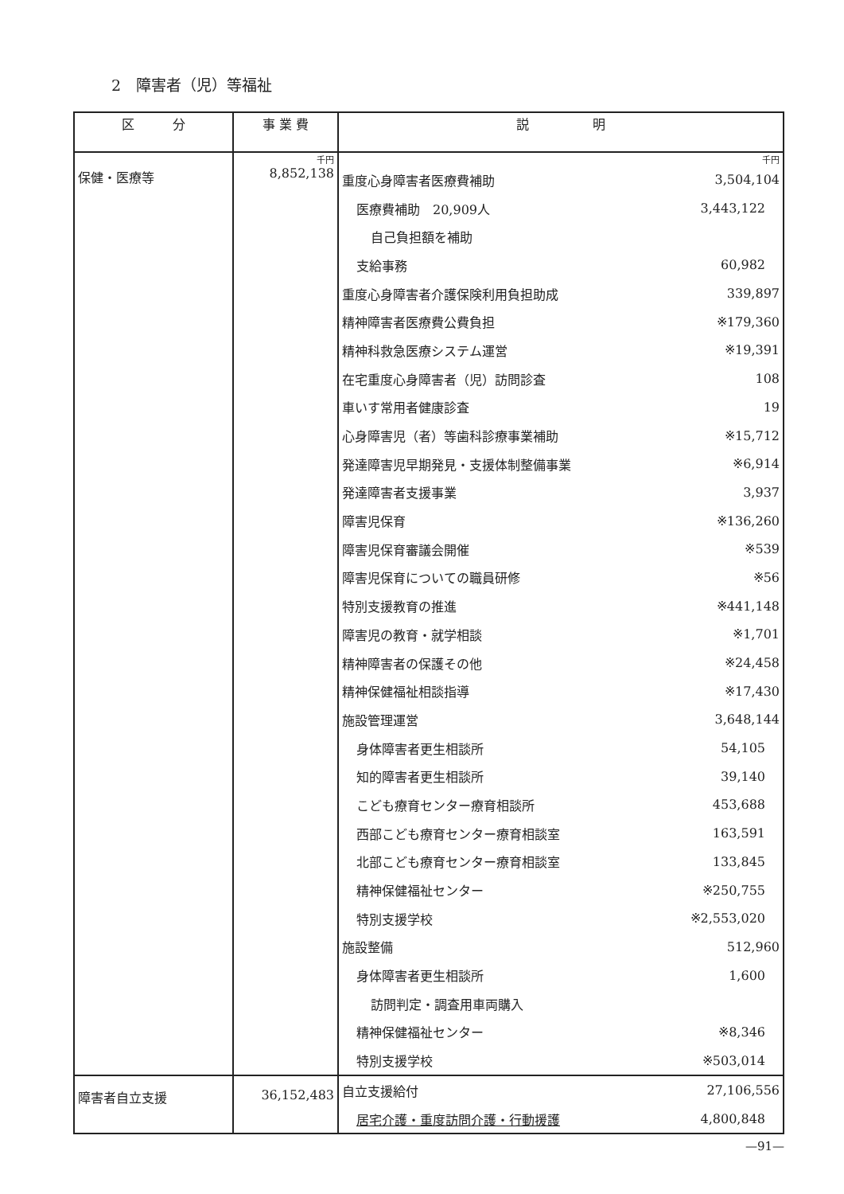2　障害者（児）等福祉
| 区 分 | 事 業 費 | 説 明 |
| --- | --- | --- |
| 保健・医療等 | 千円 8,852,138 | 千円 / 重度心身障害者医療費補助 / 3,504,104 / / 医療費補助 20,909人 / 3,443,122 / / 自己負担額を補助 / / / 支給事務 / 60,982 / / 重度心身障害者介護保険利用負担助成 / 339,897 / / 精神障害者医療費公費負担 / ※179,360 / / 精神科救急医療システム運営 / ※19,391 / / 在宅重度心身障害者（児）訪問診査 / 108 / / 車いす常用者健康診査 / 19 / / 心身障害児（者）等歯科診療事業補助 / ※15,712 / / 発達障害児早期発見・支援体制整備事業 / ※6,914 / / 発達障害者支援事業 / 3,937 / / 障害児保育 / ※136,260 / / 障害児保育審議会開催 / ※539 / / 障害児保育についての職員研修 / ※56 / / 特別支援教育の推進 / ※441,148 / / 障害児の教育・就学相談 / ※1,701 / / 精神障害者の保護その他 / ※24,458 / / 精神保健福祉相談指導 / ※17,430 / / 施設管理運営 / 3,648,144 / / 身体障害者更生相談所 / 54,105 / / 知的障害者更生相談所 / 39,140 / / こども療育センター療育相談所 / 453,688 / / 西部こども療育センター療育相談室 / 163,591 / / 北部こども療育センター療育相談室 / 133,845 / / 精神保健福祉センター / ※250,755 / / 特別支援学校 / ※2,553,020 / / 施設整備 / 512,960 / / 身体障害者更生相談所 / 1,600 / / 訪問判定・調査用車両購入 / / / 精神保健福祉センター / ※8,346 / / 特別支援学校 / ※503,014 / |
| 障害者自立支援 | 36,152,483 | / 自立支援給付 / 27,106,556 / / 居宅介護・重度訪問介護・行動援護 / 4,800,848 / |
—91—